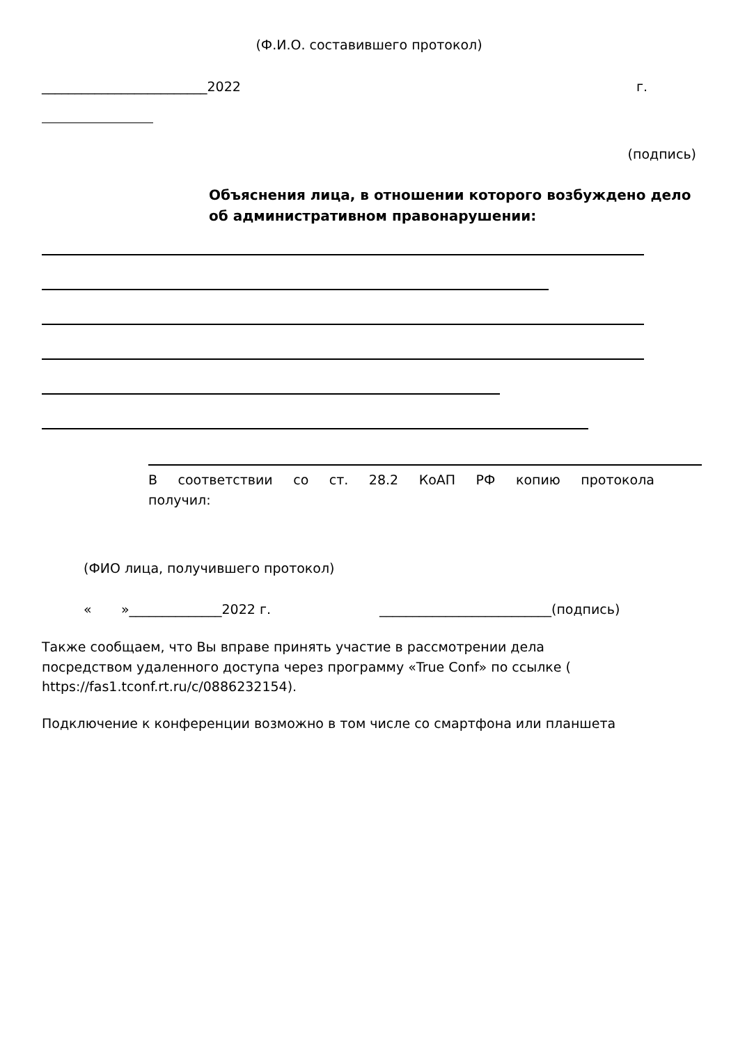(Ф.И.О. составившего протокол)
_________________________2022 г.
(подпись)
Объяснения лица, в отношении которого возбуждено дело об административном правонарушении:
В соответствии со ст. 28.2 КоАП РФ копию протокола
получил:
(ФИО лица, получившего протокол)
« »______________2022 г. __________________________(подпись)
Также сообщаем, что Вы вправе принять участие в рассмотрении дела посредством удаленного доступа через программу «True Conf» по ссылке ( https://fas1.tconf.rt.ru/c/0886232154).
Подключение к конференции возможно в том числе со смартфона или планшета